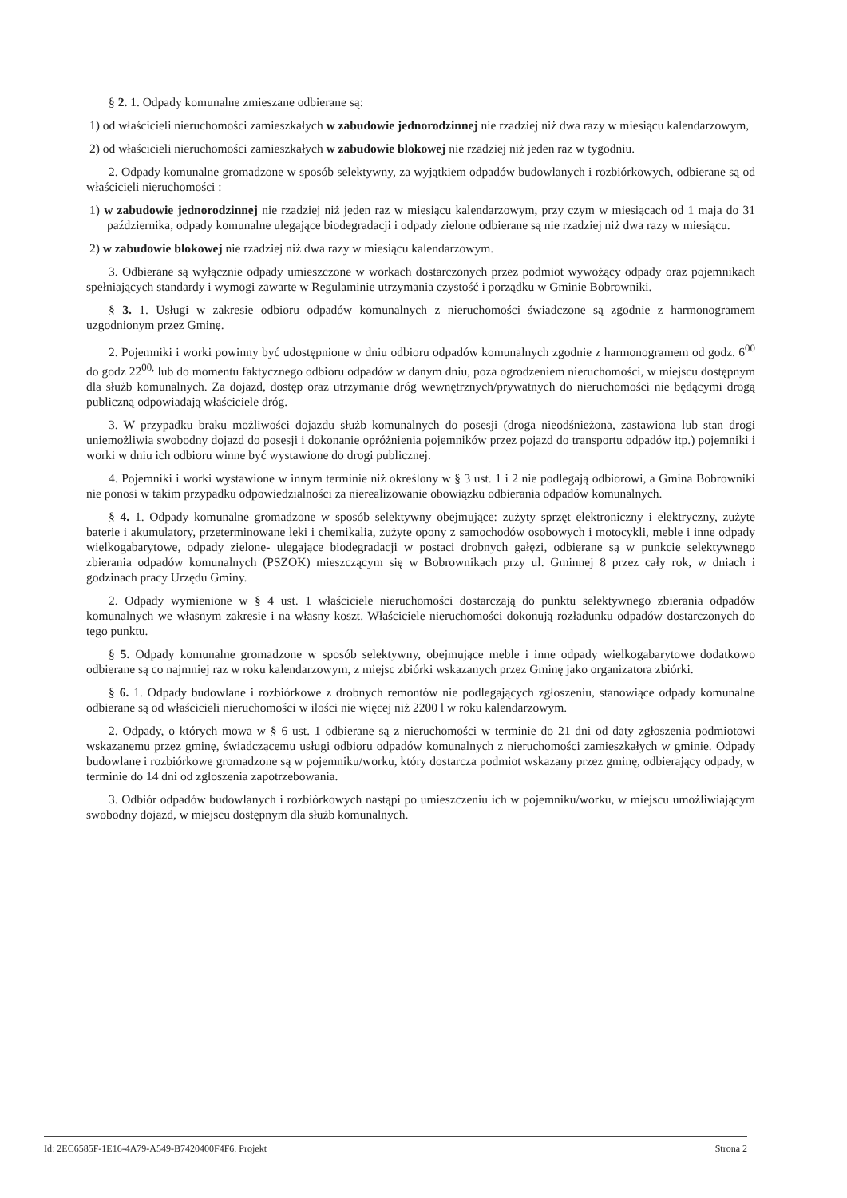§ 2. 1. Odpady komunalne zmieszane odbierane są:
1) od właścicieli nieruchomości zamieszkałych w zabudowie jednorodzinnej nie rzadziej niż dwa razy w miesiącu kalendarzowym,
2) od właścicieli nieruchomości zamieszkałych w zabudowie blokowej nie rzadziej niż jeden raz w tygodniu.
2. Odpady komunalne gromadzone w sposób selektywny, za wyjątkiem odpadów budowlanych i rozbiórkowych, odbierane są od właścicieli nieruchomości :
1) w zabudowie jednorodzinnej nie rzadziej niż jeden raz w miesiącu kalendarzowym, przy czym w miesiącach od 1 maja do 31 października, odpady komunalne ulegające biodegradacji i odpady zielone odbierane są nie rzadziej niż dwa razy w miesiącu.
2) w zabudowie blokowej nie rzadziej niż dwa razy w miesiącu kalendarzowym.
3. Odbierane są wyłącznie odpady umieszczone w workach dostarczonych przez podmiot wywożący odpady oraz pojemnikach spełniających standardy i wymogi zawarte w Regulaminie utrzymania czystość i porządku w Gminie Bobrowniki.
§ 3. 1. Usługi w zakresie odbioru odpadów komunalnych z nieruchomości świadczone są zgodnie z harmonogramem uzgodnionym przez Gminę.
2. Pojemniki i worki powinny być udostępnione w dniu odbioru odpadów komunalnych zgodnie z harmonogramem od godz. 6<sup>00</sup> do godz 22<sup>00,</sup> lub do momentu faktycznego odbioru odpadów w danym dniu, poza ogrodzeniem nieruchomości, w miejscu dostępnym dla służb komunalnych. Za dojazd, dostęp oraz utrzymanie dróg wewnętrznych/prywatnych do nieruchomości nie będącymi drogą publiczną odpowiadają właściciele dróg.
3. W przypadku braku możliwości dojazdu służb komunalnych do posesji (droga nieodśnieżona, zastawiona lub stan drogi uniemożliwia swobodny dojazd do posesji i dokonanie opróżnienia pojemników przez pojazd do transportu odpadów itp.) pojemniki i worki w dniu ich odbioru winne być wystawione do drogi publicznej.
4. Pojemniki i worki wystawione w innym terminie niż określony w § 3 ust. 1 i 2 nie podlegają odbiorowi, a Gmina Bobrowniki nie ponosi w takim przypadku odpowiedzialności za nierealizowanie obowiązku odbierania odpadów komunalnych.
§ 4. 1. Odpady komunalne gromadzone w sposób selektywny obejmujące: zużyty sprzęt elektroniczny i elektryczny, zużyte baterie i akumulatory, przeterminowane leki i chemikalia, zużyte opony z samochodów osobowych i motocykli, meble i inne odpady wielkogabarytowe, odpady zielone- ulegające biodegradacji w postaci drobnych gałęzi, odbierane są w punkcie selektywnego zbierania odpadów komunalnych (PSZOK) mieszczącym się w Bobrownikach przy ul. Gminnej 8 przez cały rok, w dniach i godzinach pracy Urzędu Gminy.
2. Odpady wymienione w § 4 ust. 1 właściciele nieruchomości dostarczają do punktu selektywnego zbierania odpadów komunalnych we własnym zakresie i na własny koszt. Właściciele nieruchomości dokonują rozładunku odpadów dostarczonych do tego punktu.
§ 5. Odpady komunalne gromadzone w sposób selektywny, obejmujące meble i inne odpady wielkogabarytowe dodatkowo odbierane są co najmniej raz w roku kalendarzowym, z miejsc zbiórki wskazanych przez Gminę jako organizatora zbiórki.
§ 6. 1. Odpady budowlane i rozbiórkowe z drobnych remontów nie podlegających zgłoszeniu, stanowiące odpady komunalne odbierane są od właścicieli nieruchomości w ilości nie więcej niż 2200 l w roku kalendarzowym.
2. Odpady, o których mowa w § 6 ust. 1 odbierane są z nieruchomości w terminie do 21 dni od daty zgłoszenia podmiotowi wskazanemu przez gminę, świadczącemu usługi odbioru odpadów komunalnych z nieruchomości zamieszkałych w gminie. Odpady budowlane i rozbiórkowe gromadzone są w pojemniku/worku, który dostarcza podmiot wskazany przez gminę, odbierający odpady, w terminie do 14 dni od zgłoszenia zapotrzebowania.
3. Odbiór odpadów budowlanych i rozbiórkowych nastąpi po umieszczeniu ich w pojemniku/worku, w miejscu umożliwiającym swobodny dojazd, w miejscu dostępnym dla służb komunalnych.
Id: 2EC6585F-1E16-4A79-A549-B7420400F4F6. Projekt Strona 2